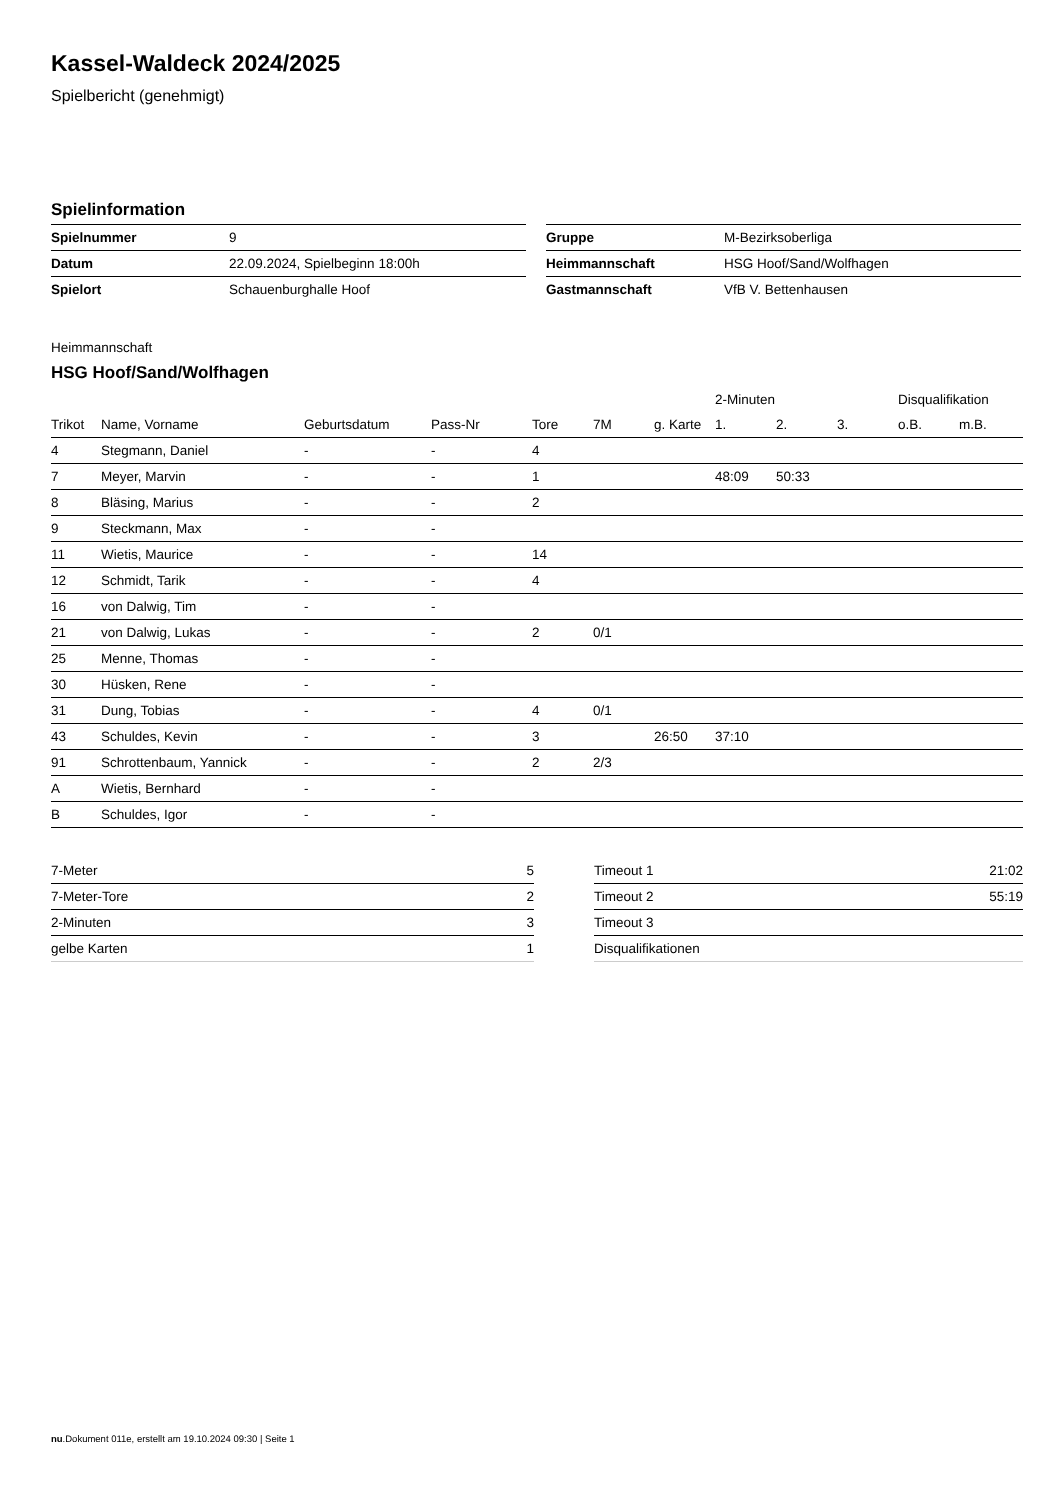Kassel-Waldeck 2024/2025
Spielbericht (genehmigt)
Spielinformation
| Spielnummer | 9 |
| Datum | 22.09.2024, Spielbeginn 18:00h |
| Spielort | Schauenburghalle Hoof |
| Gruppe | M-Bezirksoberliga |
| Heimmannschaft | HSG Hoof/Sand/Wolfhagen |
| Gastmannschaft | VfB V. Bettenhausen |
Heimmannschaft
HSG Hoof/Sand/Wolfhagen
| | | | | | | | 2-Minuten | | | Disqualifikation | |
| --- | --- | --- | --- | --- | --- | --- | --- | --- | --- | --- | --- |
| Trikot | Name, Vorname | Geburtsdatum | Pass-Nr | Tore | 7M | g. Karte | 1. | 2. | 3. | o.B. | m.B. |
| 4 | Stegmann, Daniel | - | - | 4 | | | | | | | |
| 7 | Meyer, Marvin | - | - | 1 | | | 48:09 | 50:33 | | | |
| 8 | Bläsing, Marius | - | - | 2 | | | | | | | |
| 9 | Steckmann, Max | - | - | | | | | | | | |
| 11 | Wietis, Maurice | - | - | 14 | | | | | | | |
| 12 | Schmidt, Tarik | - | - | 4 | | | | | | | |
| 16 | von Dalwig, Tim | - | - | | | | | | | | |
| 21 | von Dalwig, Lukas | - | - | 2 | 0/1 | | | | | | |
| 25 | Menne, Thomas | - | - | | | | | | | | |
| 30 | Hüsken, Rene | - | - | | | | | | | | |
| 31 | Dung, Tobias | - | - | 4 | 0/1 | | | | | | |
| 43 | Schuldes, Kevin | - | - | 3 | | 26:50 | 37:10 | | | | |
| 91 | Schrottenbaum, Yannick | - | - | 2 | 2/3 | | | | | | |
| A | Wietis, Bernhard | - | - | | | | | | | | |
| B | Schuldes, Igor | - | - | | | | | | | | |
| 7-Meter | 5 |
| 7-Meter-Tore | 2 |
| 2-Minuten | 3 |
| gelbe Karten | 1 |
| Timeout 1 | 21:02 |
| Timeout 2 | 55:19 |
| Timeout 3 | |
| Disqualifikationen | |
nu.Dokument 011e, erstellt am 19.10.2024 09:30 | Seite 1